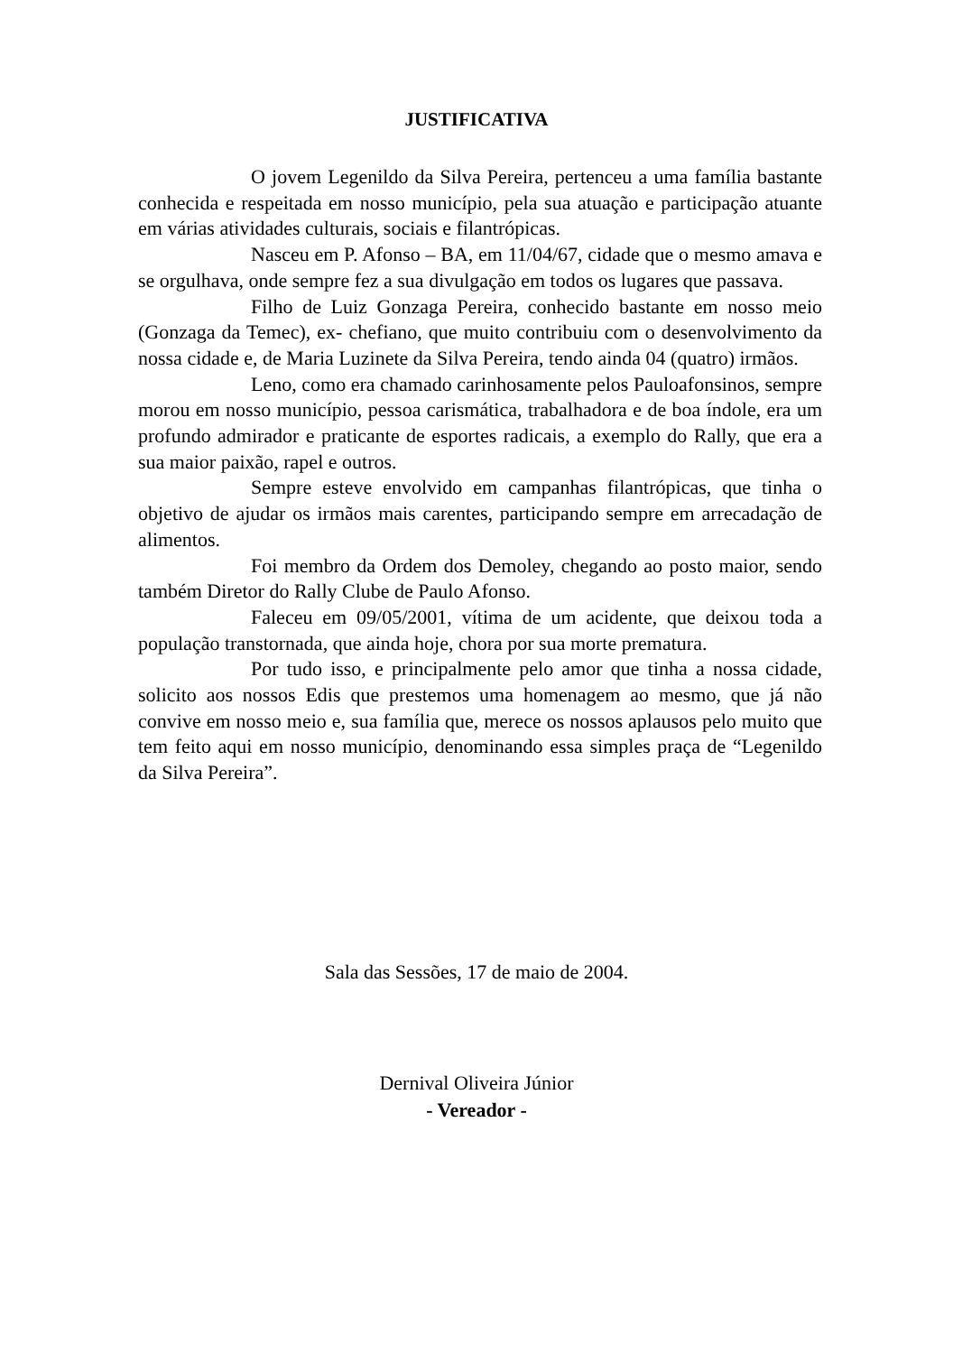JUSTIFICATIVA
O jovem Legenildo da Silva Pereira, pertenceu a uma família bastante conhecida e respeitada em nosso município, pela sua atuação e participação atuante em várias atividades culturais, sociais e filantrópicas.
Nasceu em P. Afonso – BA, em 11/04/67, cidade que o mesmo amava e se orgulhava, onde sempre fez a sua divulgação em todos os lugares que passava.
Filho de Luiz Gonzaga Pereira, conhecido bastante em nosso meio (Gonzaga da Temec), ex- chefiano, que muito contribuiu com o desenvolvimento da nossa cidade e, de Maria Luzinete da Silva Pereira, tendo ainda 04 (quatro) irmãos.
Leno, como era chamado carinhosamente pelos Pauloafonsinos, sempre morou em nosso município, pessoa carismática, trabalhadora e de boa índole, era um profundo admirador e praticante de esportes radicais, a exemplo do Rally, que era a sua maior paixão, rapel e outros.
Sempre esteve envolvido em campanhas filantrópicas, que tinha o objetivo de ajudar os irmãos mais carentes, participando sempre em arrecadação de alimentos.
Foi membro da Ordem dos Demoley, chegando ao posto maior, sendo também Diretor do Rally Clube de Paulo Afonso.
Faleceu em 09/05/2001, vítima de um acidente, que deixou toda a população transtornada, que ainda hoje, chora por sua morte prematura.
Por tudo isso, e principalmente pelo amor que tinha a nossa cidade, solicito aos nossos Edis que prestemos uma homenagem ao mesmo, que já não convive em nosso meio e, sua família que, merece os nossos aplausos pelo muito que tem feito aqui em nosso município, denominando essa simples praça de “Legenildo da Silva Pereira”.
Sala das Sessões, 17 de maio de 2004.
Dernival Oliveira Júnior
- Vereador -